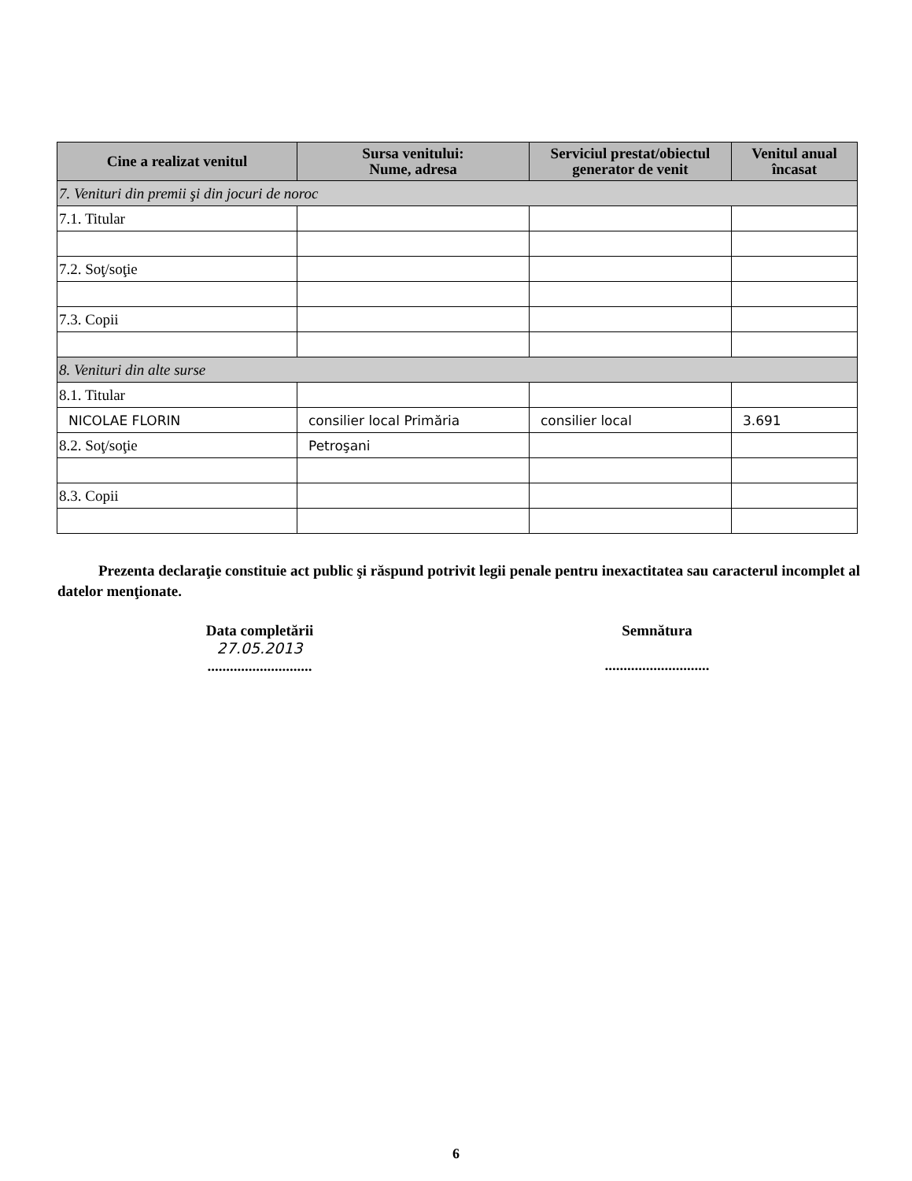| Cine a realizat venitul | Sursa venitului: Nume, adresa | Serviciul prestat/obiectul generator de venit | Venitul anual încasat |
| --- | --- | --- | --- |
| 7. Venituri din premii şi din jocuri de noroc | | | |
| 7.1. Titular | | | |
| 7.2. Soţ/soţie | | | |
| 7.3. Copii | | | |
| 8. Venituri din alte surse | | | |
| 8.1. Titular | | | |
| NICOLAE FLORIN | consilier local Primăria | consilier local | 3.691 |
| 8.2. Soţ/soţie | Petroşani | | |
| 8.3. Copii | | | |
Prezenta declaraţie constituie act public şi răspund potrivit legii penale pentru inexactitatea sau caracterul incomplet al datelor menţionate.
Data completării
27.05.2013
............................
Semnătura
............................
6